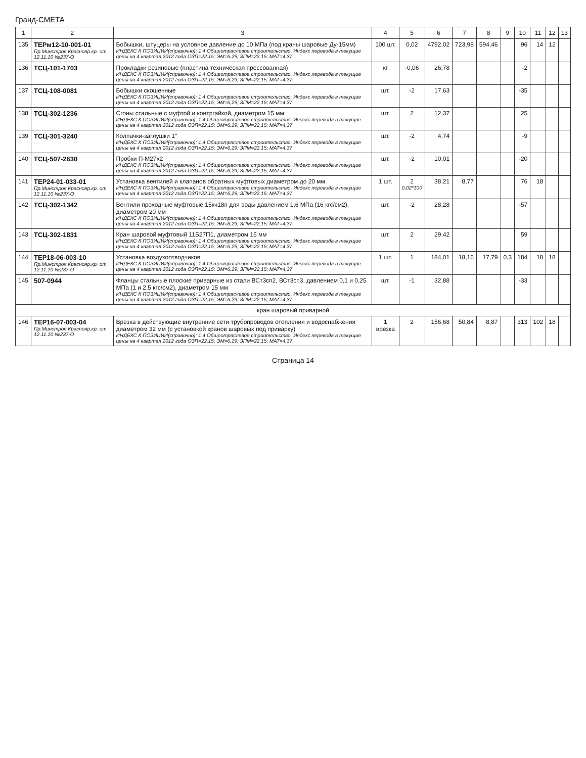Гранд-СМЕТА
| 1 | 2 | 3 | 4 | 5 | 6 | 7 | 8 | 9 | 10 | 11 | 12 | 13 |
| --- | --- | --- | --- | --- | --- | --- | --- | --- | --- | --- | --- | --- |
| 135 | ТЕРм12-10-001-01 Пр.Минстроя Краснояр.кр. от 12.11.10 №237-О | Бобышки, штуцеры на условное давление до 10 МПа (под краны шаровые Ду-15мм) ИНДЕКС К ПОЗИЦИИ(справочно): 1 4 Общеотраслевое строительство. Индекс перевода в текущие цены на 4 квартал 2012 года ОЗП=22,15; ЭМ=6,29; ЗПМ=22,15; МАТ=4,37 | 100 шт. | 0,02 | 4792,02 | 723,98 | 594,46 | | 96 | 14 | 12 | |
| 136 | ТСЦ-101-1703 | Прокладки резиновые (пластина техническая прессованная) ИНДЕКС К ПОЗИЦИИ(справочно): 1 4 Общеотраслевое строительство. Индекс перевода в текущие цены на 4 квартал 2012 года ОЗП=22,15; ЭМ=6,29; ЗПМ=22,15; МАТ=4,37 | кг | -0,06 | 26,78 | | | | -2 | | | |
| 137 | ТСЦ-108-0081 | Бобышки скошенные ИНДЕКС К ПОЗИЦИИ(справочно): 1 4 Общеотраслевое строительство. Индекс перевода в текущие цены на 4 квартал 2012 года ОЗП=22,15; ЭМ=6,29; ЗПМ=22,15; МАТ=4,37 | шт. | -2 | 17,63 | | | | -35 | | | |
| 138 | ТСЦ-302-1236 | Сгоны стальные с муфтой и контргайкой, диаметром 15 мм ИНДЕКС К ПОЗИЦИИ(справочно): 1 4 Общеотраслевое строительство. Индекс перевода в текущие цены на 4 квартал 2012 года ОЗП=22,15; ЭМ=6,29; ЗПМ=22,15; МАТ=4,37 | шт. | 2 | 12,37 | | | | 25 | | | |
| 139 | ТСЦ-301-3240 | Колпачки-заглушки 1" ИНДЕКС К ПОЗИЦИИ(справочно): 1 4 Общеотраслевое строительство. Индекс перевода в текущие цены на 4 квартал 2012 года ОЗП=22,15; ЭМ=6,29; ЗПМ=22,15; МАТ=4,37 | шт. | -2 | 4,74 | | | | -9 | | | |
| 140 | ТСЦ-507-2630 | Пробки П-М27х2 ИНДЕКС К ПОЗИЦИИ(справочно): 1 4 Общеотраслевое строительство. Индекс перевода в текущие цены на 4 квартал 2012 года ОЗП=22,15; ЭМ=6,29; ЗПМ=22,15; МАТ=4,37 | шт. | -2 | 10,01 | | | | -20 | | | |
| 141 | ТЕР24-01-033-01 Пр.Минстроя Краснояр.кр. от 12.11.10 №237-О | Установка вентилей и клапанов обратных муфтовых диаметром до 20 мм ИНДЕКС К ПОЗИЦИИ(справочно): 1 4 Общеотраслевое строительство. Индекс перевода в текущие цены на 4 квартал 2012 года ОЗП=22,15; ЭМ=6,29; ЗПМ=22,15; МАТ=4,37 | 1 шт. | 2 0,02*100 | 38,21 | 8,77 | | | 76 | 18 | | |
| 142 | ТСЦ-302-1342 | Вентили проходные муфтовые 15кч18п для воды давлением 1,6 МПа (16 кгс/см2), диаметром 20 мм ИНДЕКС К ПОЗИЦИИ(справочно): 1 4 Общеотраслевое строительство. Индекс перевода в текущие цены на 4 квартал 2012 года ОЗП=22,15; ЭМ=6,29; ЗПМ=22,15; МАТ=4,37 | шт. | -2 | 28,28 | | | | -57 | | | |
| 143 | ТСЦ-302-1831 | Кран шаровой муфтовый 11Б27П1, диаметром 15 мм ИНДЕКС К ПОЗИЦИИ(справочно): 1 4 Общеотраслевое строительство. Индекс перевода в текущие цены на 4 квартал 2012 года ОЗП=22,15; ЭМ=6,29; ЗПМ=22,15; МАТ=4,37 | шт. | 2 | 29,42 | | | | 59 | | | |
| 144 | ТЕР18-06-003-10 Пр.Минстроя Краснояр.кр. от 12.11.10 №237-О | Установка воздухоотводчиков ИНДЕКС К ПОЗИЦИИ(справочно): 1 4 Общеотраслевое строительство. Индекс перевода в текущие цены на 4 квартал 2012 года ОЗП=22,15; ЭМ=6,29; ЗПМ=22,15; МАТ=4,37 | 1 шт. | 1 | 184,01 | 18,16 | 17,79 | 0,3 | 184 | 18 | 18 | |
| 145 | 507-0944 | Фланцы стальные плоские приварные из стали ВСт3сп2, ВСт3сп3, давлением 0,1 и 0,25 МПа (1 и 2,5 кгс/см2), диаметром 15 мм ИНДЕКС К ПОЗИЦИИ(справочно): 1 4 Общеотраслевое строительство. Индекс перевода в текущие цены на 4 квартал 2012 года ОЗП=22,15; ЭМ=6,29; ЗПМ=22,15; МАТ=4,37 | шт. | -1 | 32,88 | | | | -33 | | | |
| кран шаровый приварной | | | | | | | | | | | | |
| 146 | ТЕР16-07-003-04 Пр.Минстроя Краснояр.кр. от 12.11.10 №237-О | Врезка в действующие внутренние сети трубопроводов отопления и водоснабжения диаметром 32 мм (с установкой кранов шаровых под приварку) ИНДЕКС К ПОЗИЦИИ(справочно): 1 4 Общеотраслевое строительство. Индекс перевода в текущие цены на 4 квартал 2012 года ОЗП=22,15; ЭМ=6,29; ЗПМ=22,15; МАТ=4,37 | 1 врезка | 2 | 156,68 | 50,84 | 8,87 | | 313 | 102 | 18 | |
Страница 14